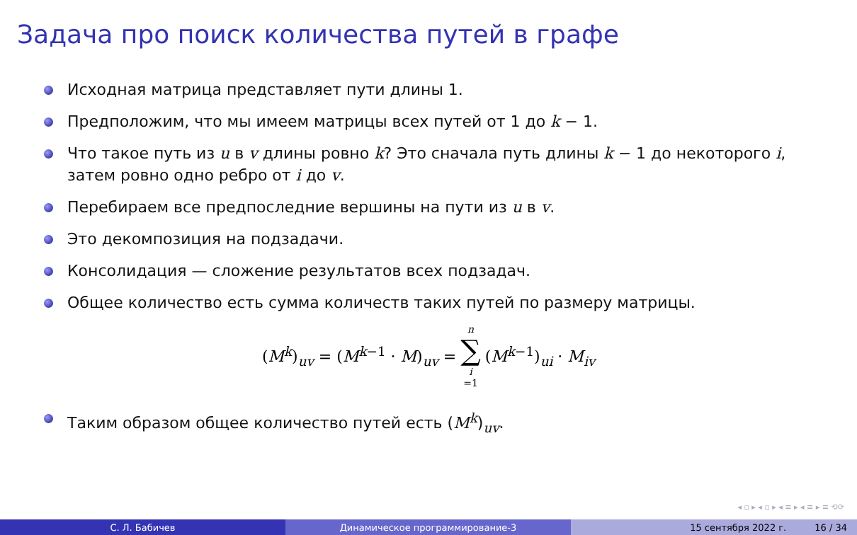Задача про поиск количества путей в графе
Исходная матрица представляет пути длины 1.
Предположим, что мы имеем матрицы всех путей от 1 до k − 1.
Что такое путь из u в v длины ровно k? Это сначала путь длины k − 1 до некоторого i, затем ровно одно ребро от i до v.
Перебираем все предпоследние вершины на пути из u в v.
Это декомпозиция на подзадачи.
Консолидация — сложение результатов всех подзадач.
Общее количество есть сумма количеств таких путей по размеру матрицы.
(M<sup>k</sup>)<sub>uv</sub> = (M<sup>k−1</sup> · M)<sub>uv</sub> = n ∑ i =1 (M<sup>k−1</sup>)<sub>ui</sub> · M<sub>iv</sub>
Таким образом общее количество путей есть (M<sup>k</sup>)<sub>uv</sub>.
◂ ▫ ▸ ◂ ▫ ▸ ◂ ≡ ▸ ◂ ≡ ▸ ≡ ⟲⟳
С. Л. Бабичев Динамическое программирование-3 15 сентября 2022 г. 16 / 34